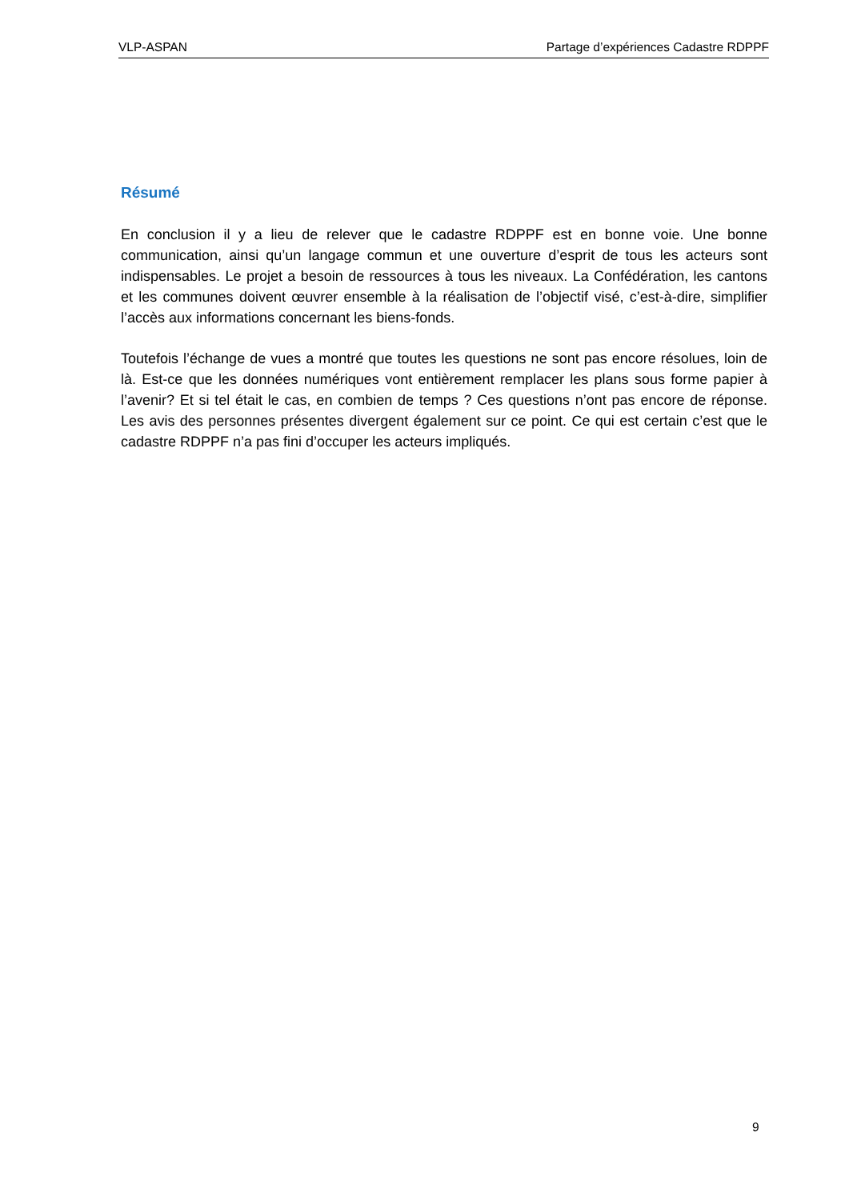VLP-ASPAN Partage d’expériences Cadastre RDPPF
Résumé
En conclusion il y a lieu de relever que le cadastre RDPPF est en bonne voie. Une bonne communication, ainsi qu’un langage commun et une ouverture d’esprit de tous les acteurs sont indispensables. Le projet a besoin de ressources à tous les niveaux. La Confédération, les cantons et les communes doivent œuvrer ensemble à la réalisation de l’objectif visé, c’est-à-dire, simplifier l’accès aux informations concernant les biens-fonds.
Toutefois l’échange de vues a montré que toutes les questions ne sont pas encore résolues, loin de là. Est-ce que les données numériques vont entièrement remplacer les plans sous forme papier à l’avenir? Et si tel était le cas, en combien de temps ? Ces questions n’ont pas encore de réponse. Les avis des personnes présentes divergent également sur ce point. Ce qui est certain c’est que le cadastre RDPPF n’a pas fini d’occuper les acteurs impliqués.
9